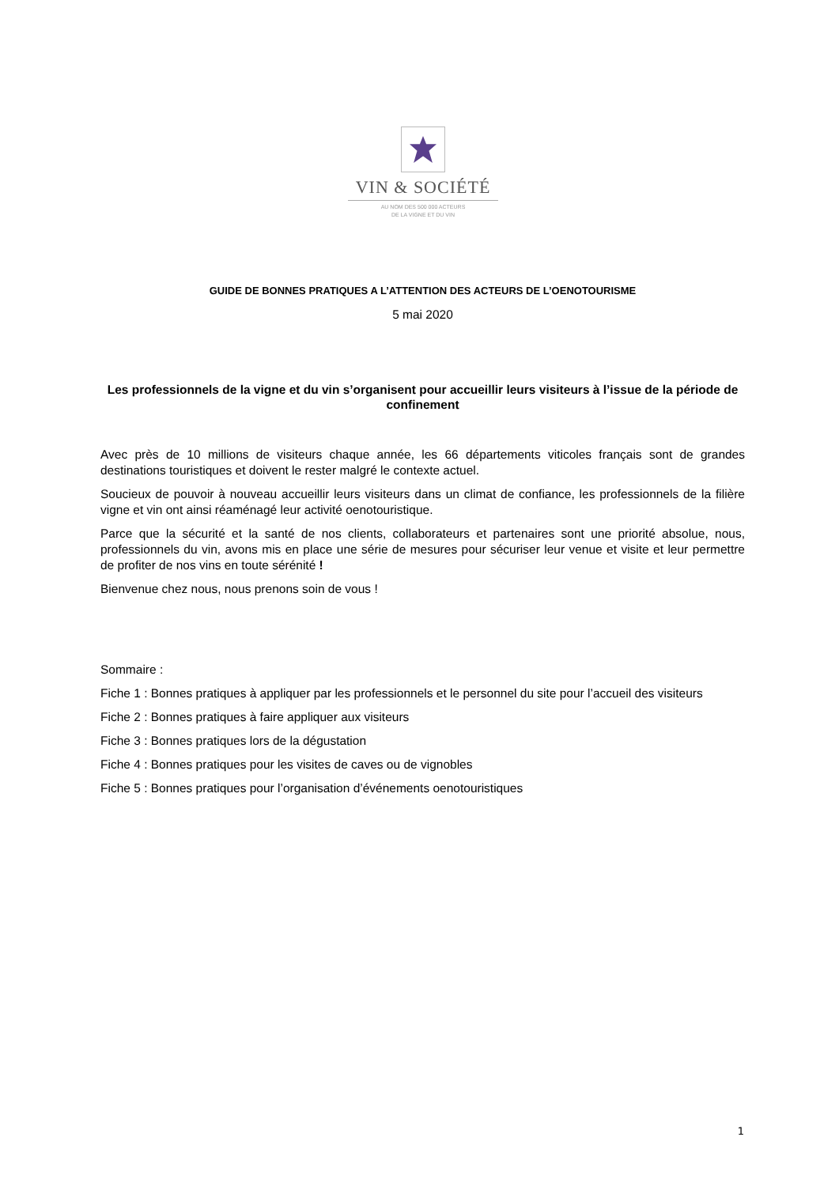VIN & SOCIÉTÉ
AU NOM DES 500 000 ACTEURS
DE LA VIGNE ET DU VIN
GUIDE DE BONNES PRATIQUES A L’ATTENTION DES ACTEURS DE L’OENOTOURISME
5 mai 2020
Les professionnels de la vigne et du vin s’organisent pour accueillir leurs visiteurs à l’issue de la période de confinement
Avec près de 10 millions de visiteurs chaque année, les 66 départements viticoles français sont de grandes destinations touristiques et doivent le rester malgré le contexte actuel.
Soucieux de pouvoir à nouveau accueillir leurs visiteurs dans un climat de confiance, les professionnels de la filière vigne et vin ont ainsi réaménagé leur activité oenotouristique.
Parce que la sécurité et la santé de nos clients, collaborateurs et partenaires sont une priorité absolue, nous, professionnels du vin, avons mis en place une série de mesures pour sécuriser leur venue et visite et leur permettre de profiter de nos vins en toute sérénité !
Bienvenue chez nous, nous prenons soin de vous !
Sommaire :
Fiche 1 : Bonnes pratiques à appliquer par les professionnels et le personnel du site pour l’accueil des visiteurs
Fiche 2 : Bonnes pratiques à faire appliquer aux visiteurs
Fiche 3 : Bonnes pratiques lors de la dégustation
Fiche 4 : Bonnes pratiques pour les visites de caves ou de vignobles
Fiche 5 : Bonnes pratiques pour l’organisation d’événements oenotouristiques
1